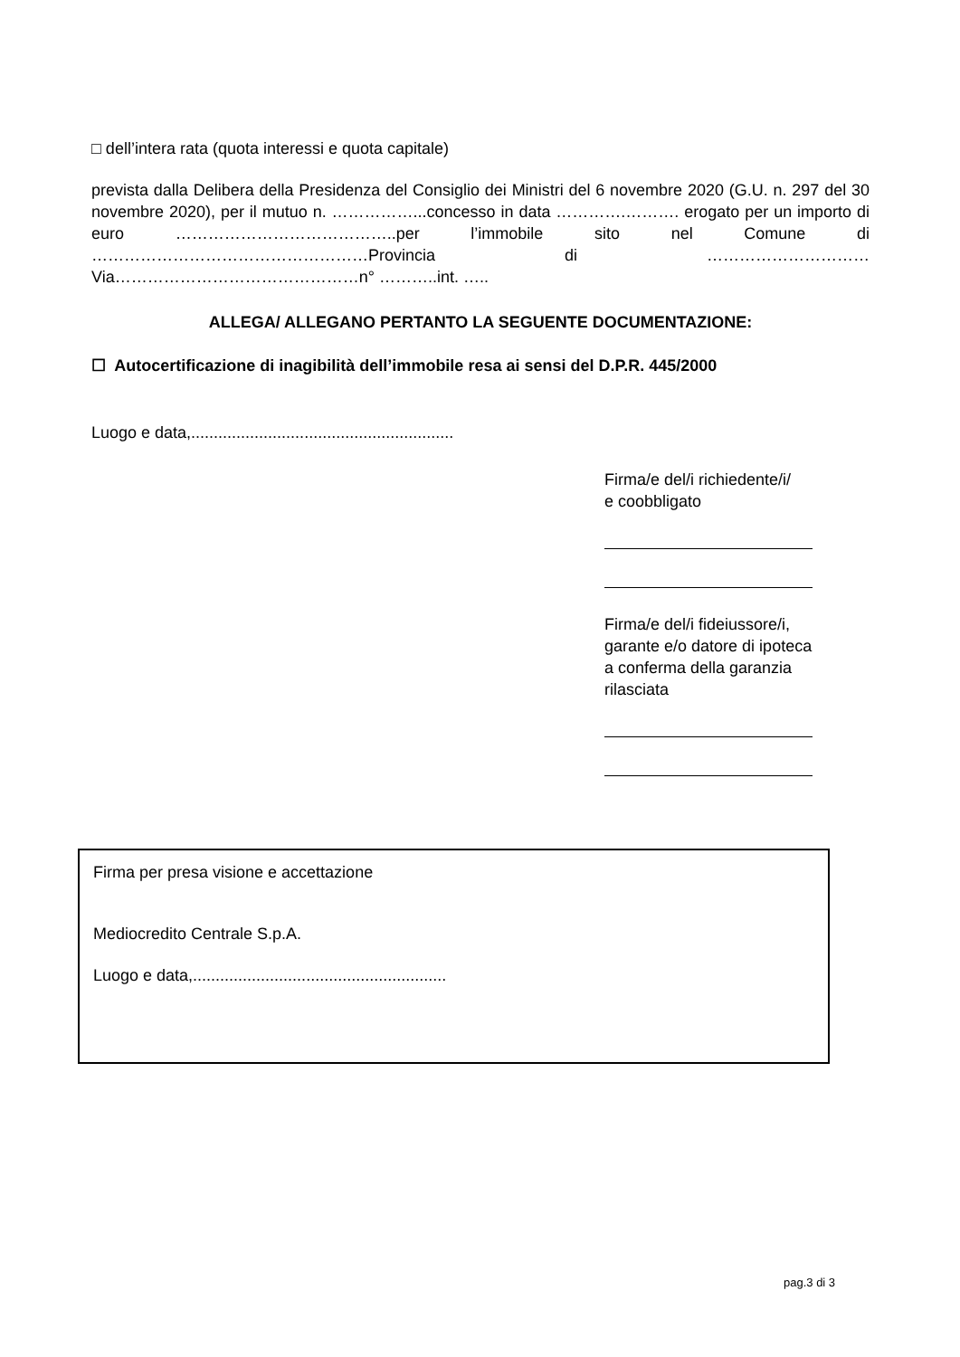□ dell’intera rata (quota interessi e quota capitale)
prevista dalla Delibera della Presidenza del Consiglio dei Ministri del 6 novembre 2020 (G.U. n. 297 del 30 novembre 2020), per il mutuo n. ……………...concesso in data ………….………. erogato per un importo di euro …………………………………..per l’immobile sito nel Comune di ……………………………………………Provincia di ………………………… Via………………………………………n° ………..int. …..
ALLEGA/ ALLEGANO PERTANTO LA SEGUENTE DOCUMENTAZIONE:
☐ Autocertificazione di inagibilità dell’immobile resa ai sensi del D.P.R. 445/2000
Luogo e data,..........................................................
Firma/e del/i richiedente/i/
e coobbligato
Firma/e del/i fideiussore/i,
garante e/o datore di ipoteca
a conferma della garanzia
rilasciata
Firma per presa visione e accettazione
Mediocredito Centrale S.p.A.
Luogo e data,........................................................
pag.3 di 3